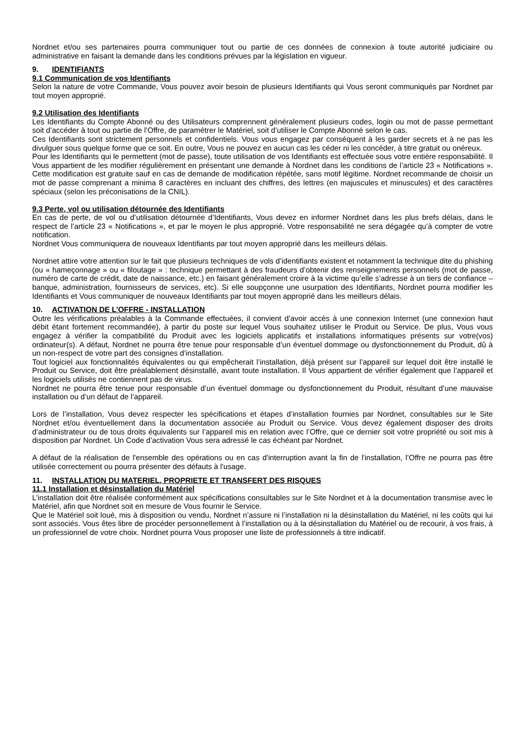Nordnet et/ou ses partenaires pourra communiquer tout ou partie de ces données de connexion à toute autorité judiciaire ou administrative en faisant la demande dans les conditions prévues par la législation en vigueur.
9. IDENTIFIANTS
9.1 Communication de vos Identifiants
Selon la nature de votre Commande, Vous pouvez avoir besoin de plusieurs Identifiants qui Vous seront communiqués par Nordnet par tout moyen approprié.
9.2 Utilisation des Identifiants
Les Identifiants du Compte Abonné ou des Utilisateurs comprennent généralement plusieurs codes, login ou mot de passe permettant soit d’accéder à tout ou partie de l’Offre, de paramétrer le Matériel, soit d’utiliser le Compte Abonné selon le cas.
Ces Identifiants sont strictement personnels et confidentiels. Vous vous engagez par conséquent à les garder secrets et à ne pas les divulguer sous quelque forme que ce soit. En outre, Vous ne pouvez en aucun cas les céder ni les concéder, à titre gratuit ou onéreux.
Pour les Identifiants qui le permettent (mot de passe), toute utilisation de vos Identifiants est effectuée sous votre entière responsabilité. Il Vous appartient de les modifier régulièrement en présentant une demande à Nordnet dans les conditions de l’article 23 « Notifications ». Cette modification est gratuite sauf en cas de demande de modification répétée, sans motif légitime. Nordnet recommande de choisir un mot de passe comprenant a minima 8 caractères en incluant des chiffres, des lettres (en majuscules et minuscules) et des caractères spéciaux (selon les préconisations de la CNIL).
9.3 Perte, vol ou utilisation détournée des Identifiants
En cas de perte, de vol ou d’utilisation détournée d’Identifiants, Vous devez en informer Nordnet dans les plus brefs délais, dans le respect de l’article 23 « Notifications », et par le moyen le plus approprié. Votre responsabilité ne sera dégagée qu’à compter de votre notification.
Nordnet Vous communiquera de nouveaux Identifiants par tout moyen approprié dans les meilleurs délais.
Nordnet attire votre attention sur le fait que plusieurs techniques de vols d’identifiants existent et notamment la technique dite du phishing (ou « hameçonnage » ou « filoutage » : technique permettant à des fraudeurs d’obtenir des renseignements personnels (mot de passe, numéro de carte de crédit, date de naissance, etc.) en faisant généralement croire à la victime qu’elle s’adresse à un tiers de confiance – banque, administration, fournisseurs de services, etc). Si elle soupçonne une usurpation des Identifiants, Nordnet pourra modifier les Identifiants et Vous communiquer de nouveaux Identifiants par tout moyen approprié dans les meilleurs délais.
10. ACTIVATION DE L’OFFRE - INSTALLATION
Outre les vérifications préalables à la Commande effectuées, il convient d’avoir accès à une connexion Internet (une connexion haut débit étant fortement recommandée), à partir du poste sur lequel Vous souhaitez utiliser le Produit ou Service. De plus, Vous vous engagez à vérifier la compatibilité du Produit avec les logiciels applicatifs et installations informatiques présents sur votre(vos) ordinateur(s). A défaut, Nordnet ne pourra être tenue pour responsable d’un éventuel dommage ou dysfonctionnement du Produit, dû à un non-respect de votre part des consignes d’installation.
Tout logiciel aux fonctionnalités équivalentes ou qui empêcherait l’installation, déjà présent sur l’appareil sur lequel doit être installé le Produit ou Service, doit être préalablement désinstallé, avant toute installation. Il Vous appartient de vérifier également que l’appareil et les logiciels utilisés ne contiennent pas de virus.
Nordnet ne pourra être tenue pour responsable d’un éventuel dommage ou dysfonctionnement du Produit, résultant d’une mauvaise installation ou d’un défaut de l’appareil.
Lors de l’installation, Vous devez respecter les spécifications et étapes d’installation fournies par Nordnet, consultables sur le Site Nordnet et/ou éventuellement dans la documentation associée au Produit ou Service. Vous devez également disposer des droits d’administrateur ou de tous droits équivalents sur l’appareil mis en relation avec l’Offre, que ce dernier soit votre propriété ou soit mis à disposition par Nordnet. Un Code d’activation Vous sera adressé le cas échéant par Nordnet.
A défaut de la réalisation de l'ensemble des opérations ou en cas d'interruption avant la fin de l'installation, l’Offre ne pourra pas être utilisée correctement ou pourra présenter des défauts à l'usage.
11. INSTALLATION DU MATERIEL, PROPRIETE ET TRANSFERT DES RISQUES
11.1 Installation et désinstallation du Matériel
L’installation doit être réalisée conformément aux spécifications consultables sur le Site Nordnet et à la documentation transmise avec le Matériel, afin que Nordnet soit en mesure de Vous fournir le Service.
Que le Matériel soit loué, mis à disposition ou vendu, Nordnet n’assure ni l’installation ni la désinstallation du Matériel, ni les coûts qui lui sont associés. Vous êtes libre de procéder personnellement à l’installation ou à la désinstallation du Matériel ou de recourir, à vos frais, à un professionnel de votre choix. Nordnet pourra Vous proposer une liste de professionnels à titre indicatif.